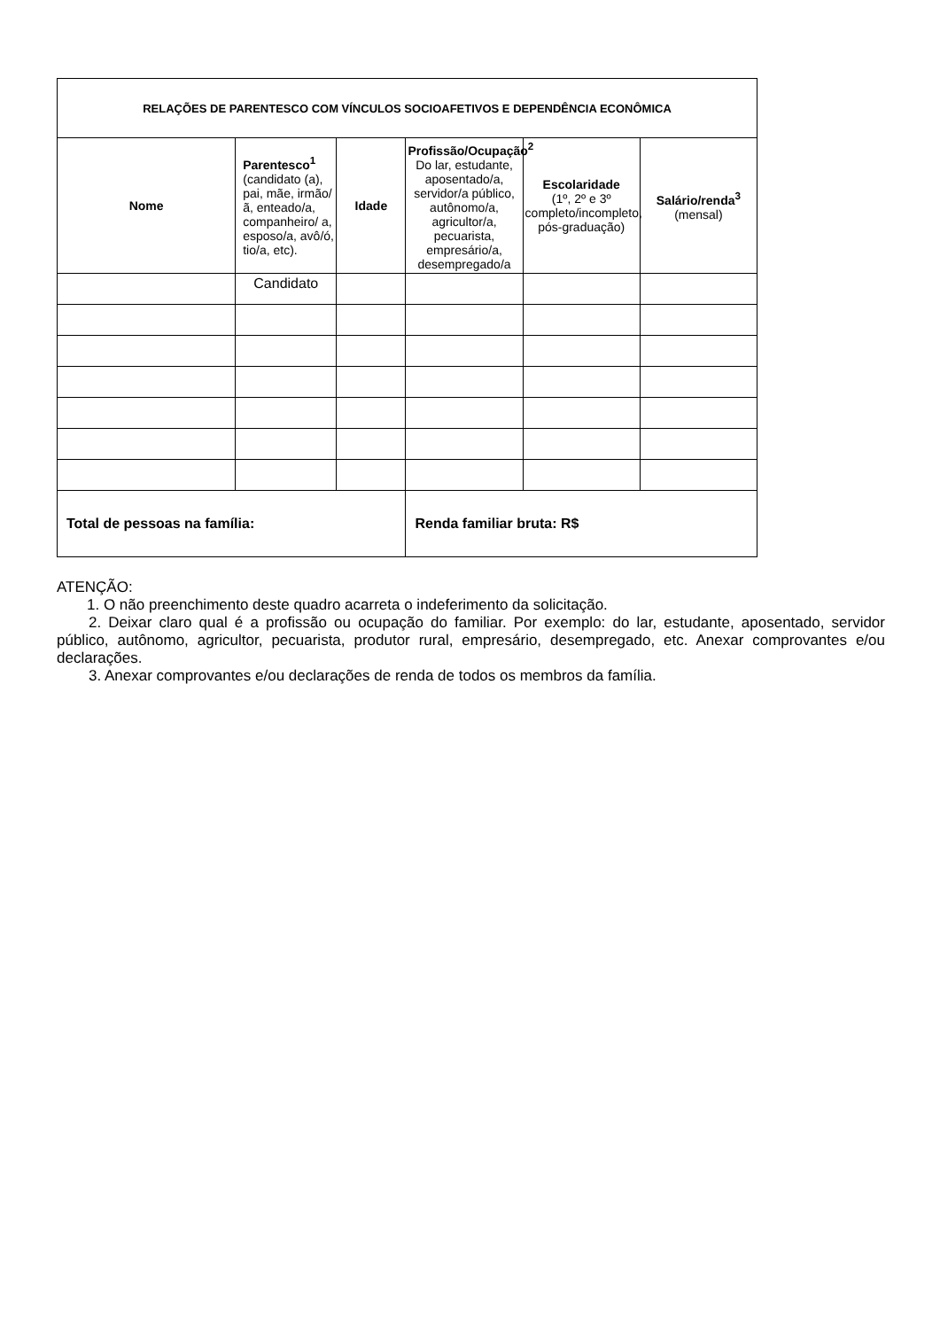| RELAÇÕES DE PARENTESCO COM VÍNCULOS SOCIOAFETIVOS E DEPENDÊNCIA ECONÔMICA | | | | | |
| --- | --- | --- | --- | --- | --- |
| Nome | Parentesco<sup>1</sup> (candidato (a), pai, mãe, irmão/ã, enteado/a, companheiro/ a, esposo/a, avô/ó, tio/a, etc). | Idade | Profissão/Ocupação<sup>2</sup> Do lar, estudante, aposentado/a, servidor/a público, autônomo/a, agricultor/a, pecuarista, empresário/a, desempregado/a | Escolaridade (1º, 2º e 3º completo/incompleto, pós-graduação) | Salário/renda<sup>3</sup> (mensal) |
| | Candidato | | | | |
| Total de pessoas na família: | | | Renda familiar bruta: R$ | | |
ATENÇÃO:
1. O não preenchimento deste quadro acarreta o indeferimento da solicitação.
2. Deixar claro qual é a profissão ou ocupação do familiar. Por exemplo: do lar, estudante, aposentado, servidor público, autônomo, agricultor, pecuarista, produtor rural, empresário, desempregado, etc. Anexar comprovantes e/ou declarações.
3. Anexar comprovantes e/ou declarações de renda de todos os membros da família.